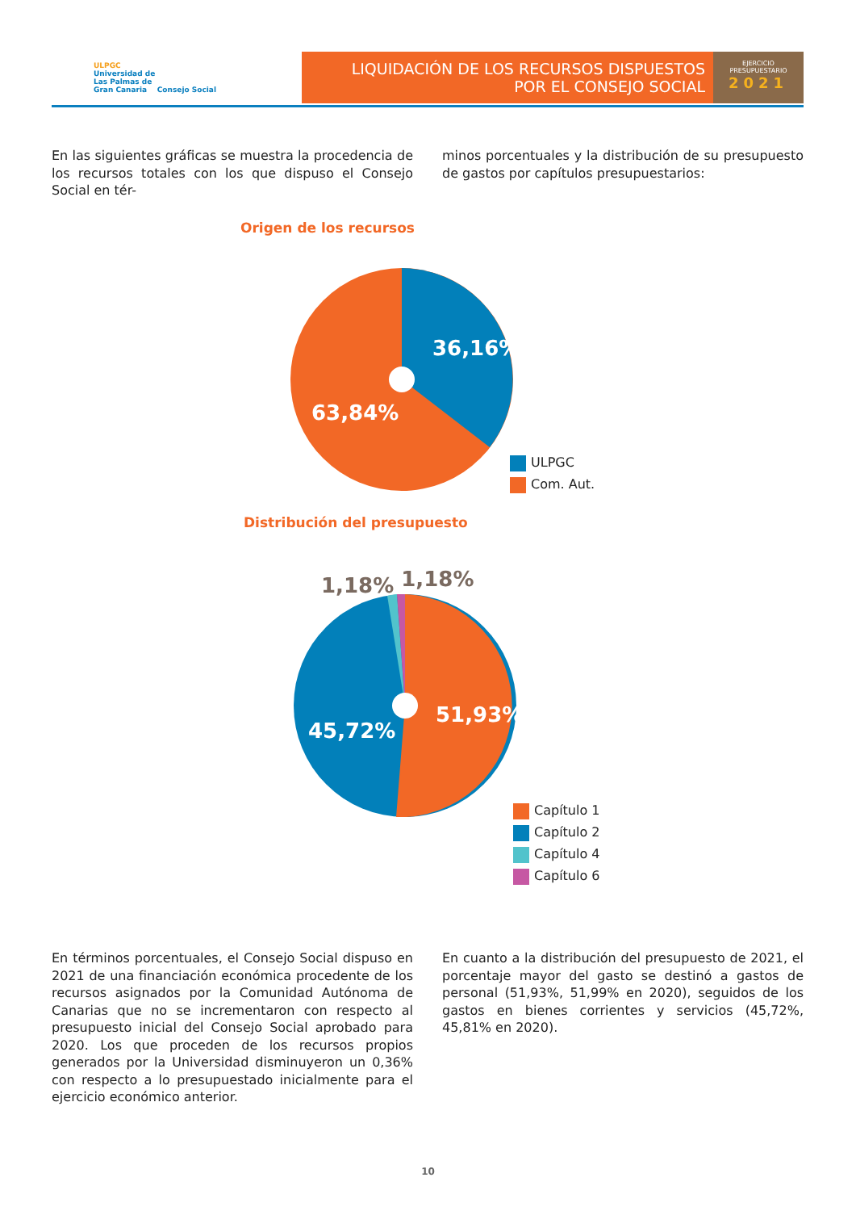ULPGC
Universidad de
Las Palmas de
Gran Canaria Consejo Social
LIQUIDACIÓN DE LOS RECURSOS DISPUESTOS
POR EL CONSEJO SOCIAL
EJERCICIO
PRESUPUESTARIO
2021
En las siguientes gráficas se muestra la procedencia de los recursos totales con los que dispuso el Consejo Social en tér-
minos porcentuales y la distribución de su presupuesto de gastos por capítulos presupuestarios:
Origen de los recursos
36,16%
63,84%
ULPGC
Com. Aut.
Distribución del presupuesto
1,18% 1,18%
51,93%
45,72%
Capítulo 1
Capítulo 2
Capítulo 4
Capítulo 6
En términos porcentuales, el Consejo Social dispuso en 2021 de una financiación económica procedente de los recursos asignados por la Comunidad Autónoma de Canarias que no se incrementaron con respecto al presupuesto inicial del Consejo Social aprobado para 2020. Los que proceden de los recursos propios generados por la Universidad disminuyeron un 0,36% con respecto a lo presupuestado inicialmente para el ejercicio económico anterior.
En cuanto a la distribución del presupuesto de 2021, el porcentaje mayor del gasto se destinó a gastos de personal (51,93%, 51,99% en 2020), seguidos de los gastos en bienes corrientes y servicios (45,72%, 45,81% en 2020).
10